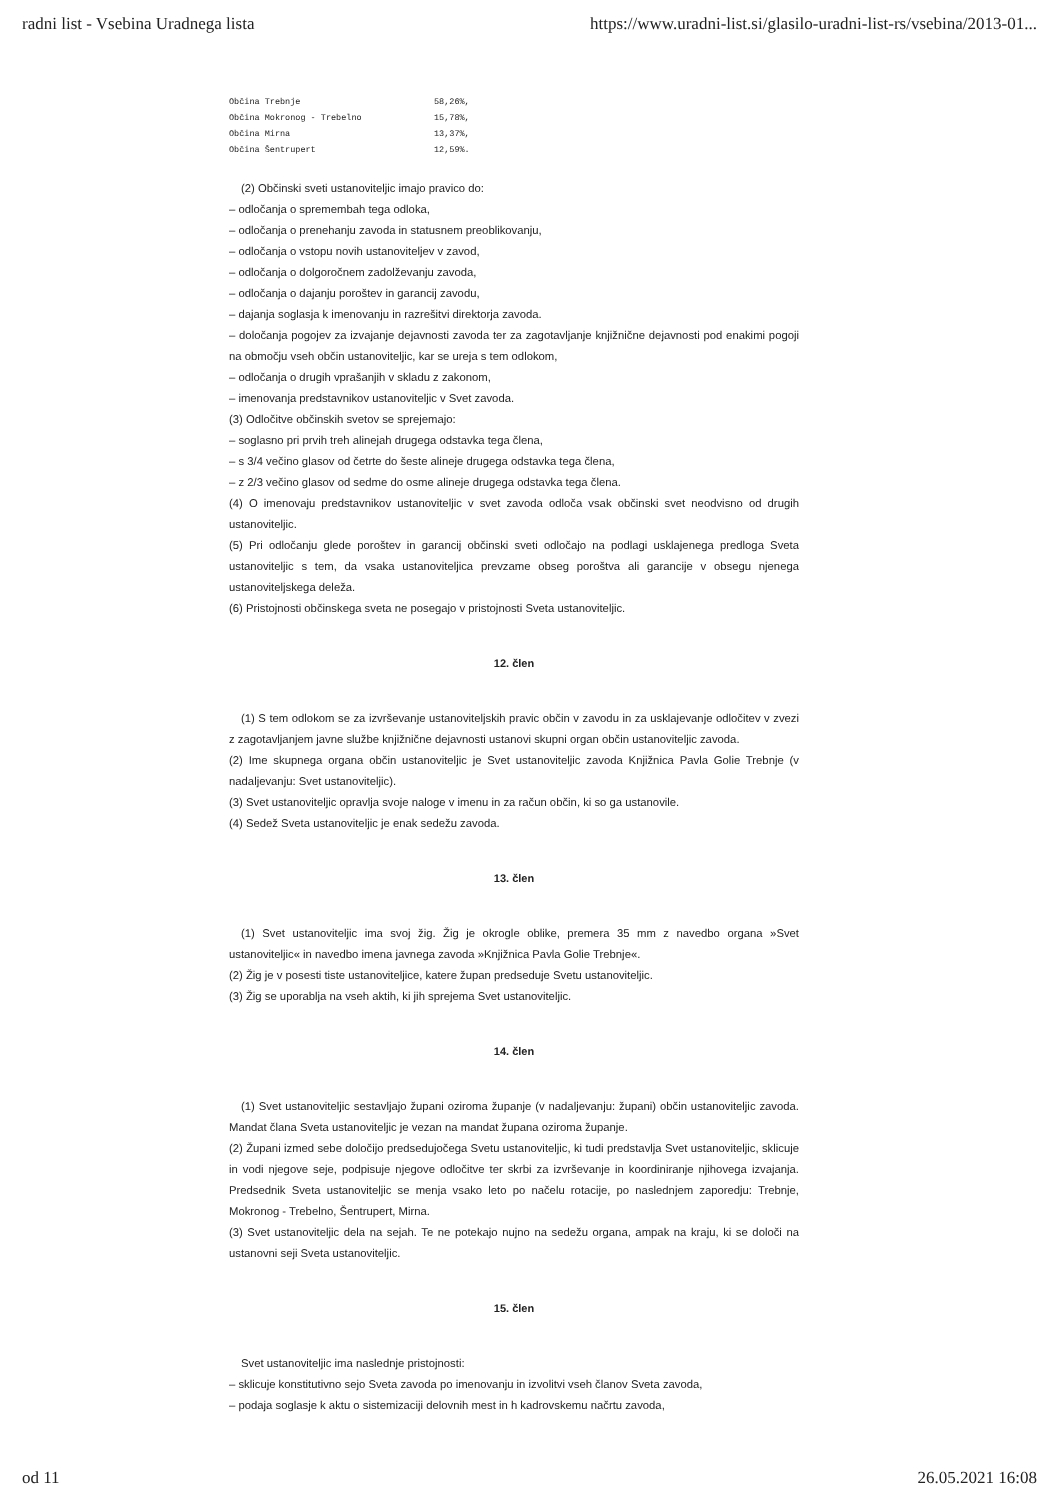radni list - Vsebina Uradnega lista https://www.uradni-list.si/glasilo-uradni-list-rs/vsebina/2013-01...
| Občina Trebnje | 58,26%, |
| Občina Mokronog - Trebelno | 15,78%, |
| Občina Mirna | 13,37%, |
| Občina Šentrupert | 12,59%. |
(2) Občinski sveti ustanoviteljic imajo pravico do:
– odločanja o spremembah tega odloka,
– odločanja o prenehanju zavoda in statusnem preoblikovanju,
– odločanja o vstopu novih ustanoviteljev v zavod,
– odločanja o dolgoročnem zadolževanju zavoda,
– odločanja o dajanju poroštev in garancij zavodu,
– dajanja soglasja k imenovanju in razrešitvi direktorja zavoda.
– določanja pogojev za izvajanje dejavnosti zavoda ter za zagotavljanje knjižnične dejavnosti pod enakimi pogoji na območju vseh občin ustanoviteljic, kar se ureja s tem odlokom,
– odločanja o drugih vprašanjih v skladu z zakonom,
– imenovanja predstavnikov ustanoviteljic v Svet zavoda.
(3) Odločitve občinskih svetov se sprejemajo:
– soglasno pri prvih treh alinejah drugega odstavka tega člena,
– s 3/4 večino glasov od četrte do šeste alineje drugega odstavka tega člena,
– z 2/3 večino glasov od sedme do osme alineje drugega odstavka tega člena.
(4) O imenovaju predstavnikov ustanoviteljic v svet zavoda odloča vsak občinski svet neodvisno od drugih ustanoviteljic.
(5) Pri odločanju glede poroštev in garancij občinski sveti odločajo na podlagi usklajenega predloga Sveta ustanoviteljic s tem, da vsaka ustanoviteljica prevzame obseg poroštva ali garancije v obsegu njenega ustanoviteljskega deleža.
(6) Pristojnosti občinskega sveta ne posegajo v pristojnosti Sveta ustanoviteljic.
12. člen
(1) S tem odlokom se za izvrševanje ustanoviteljskih pravic občin v zavodu in za usklajevanje odločitev v zvezi z zagotavljanjem javne službe knjižnične dejavnosti ustanovi skupni organ občin ustanoviteljic zavoda.
(2) Ime skupnega organa občin ustanoviteljic je Svet ustanoviteljic zavoda Knjižnica Pavla Golie Trebnje (v nadaljevanju: Svet ustanoviteljic).
(3) Svet ustanoviteljic opravlja svoje naloge v imenu in za račun občin, ki so ga ustanovile.
(4) Sedež Sveta ustanoviteljic je enak sedežu zavoda.
13. člen
(1) Svet ustanoviteljic ima svoj žig. Žig je okrogle oblike, premera 35 mm z navedbo organa »Svet ustanoviteljic« in navedbo imena javnega zavoda »Knjižnica Pavla Golie Trebnje«.
(2) Žig je v posesti tiste ustanoviteljice, katere župan predseduje Svetu ustanoviteljic.
(3) Žig se uporablja na vseh aktih, ki jih sprejema Svet ustanoviteljic.
14. člen
(1) Svet ustanoviteljic sestavljajo župani oziroma županje (v nadaljevanju: župani) občin ustanoviteljic zavoda. Mandat člana Sveta ustanoviteljic je vezan na mandat župana oziroma županje.
(2) Župani izmed sebe določijo predsedujočega Svetu ustanoviteljic, ki tudi predstavlja Svet ustanoviteljic, sklicuje in vodi njegove seje, podpisuje njegove odločitve ter skrbi za izvrševanje in koordiniranje njihovega izvajanja. Predsednik Sveta ustanoviteljic se menja vsako leto po načelu rotacije, po naslednjem zaporedju: Trebnje, Mokronog - Trebelno, Šentrupert, Mirna.
(3) Svet ustanoviteljic dela na sejah. Te ne potekajo nujno na sedežu organa, ampak na kraju, ki se določi na ustanovni seji Sveta ustanoviteljic.
15. člen
Svet ustanoviteljic ima naslednje pristojnosti:
– sklicuje konstitutivno sejo Sveta zavoda po imenovanju in izvolitvi vseh članov Sveta zavoda,
– podaja soglasje k aktu o sistemizaciji delovnih mest in h kadrovskemu načrtu zavoda,
od 11 26.05.2021 16:08